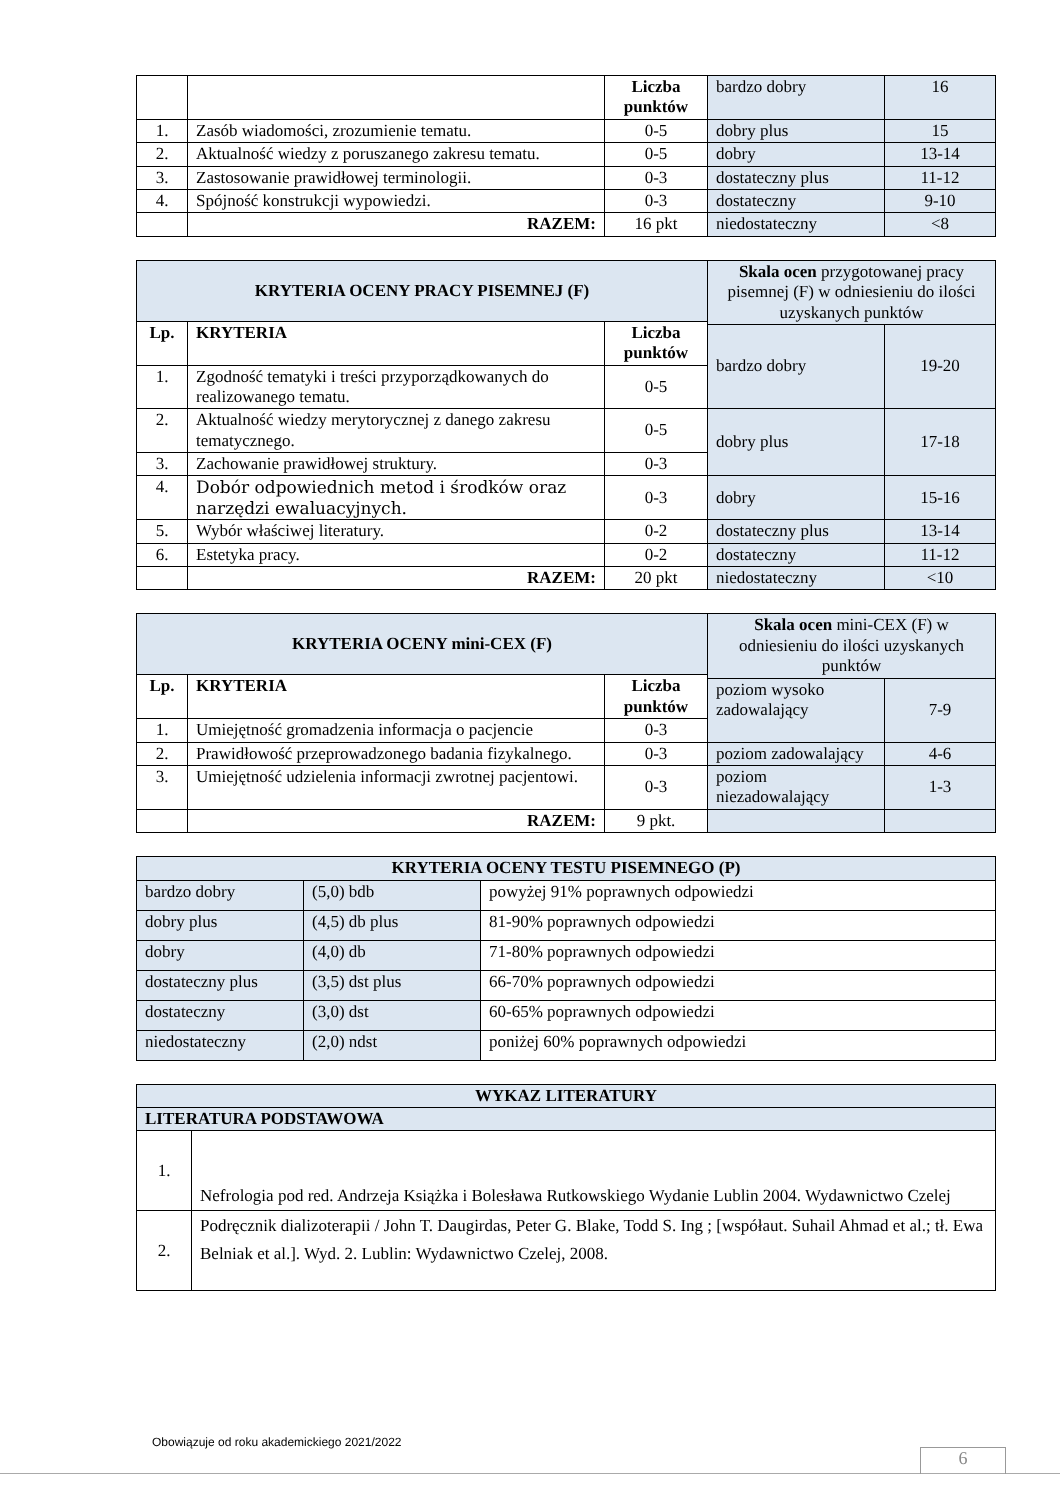| | | Liczba punktów | bardzo dobry | 16 |
| 1. | Zasób wiadomości, zrozumienie tematu. | 0-5 | dobry plus | 15 |
| 2. | Aktualność wiedzy z poruszanego zakresu tematu. | 0-5 | dobry | 13-14 |
| 3. | Zastosowanie prawidłowej terminologii. | 0-3 | dostateczny plus | 11-12 |
| 4. | Spójność konstrukcji wypowiedzi. | 0-3 | dostateczny | 9-10 |
| | RAZEM: | 16 pkt | niedostateczny | <8 |
| KRYTERIA OCENY PRACY PISEMNEJ (F) | | | Skala ocen przygotowanej pracy pisemnej (F) w odniesieniu do ilości uzyskanych punktów | |
| Lp. | KRYTERIA | Liczba punktów | | |
| | | | bardzo dobry | 19-20 |
| 1. | Zgodność tematyki i treści przyporządkowanych do realizowanego tematu. | 0-5 | | |
| 2. | Aktualność wiedzy merytorycznej z danego zakresu tematycznego. | 0-5 | dobry plus | 17-18 |
| 3. | Zachowanie prawidłowej struktury. | 0-3 | | |
| 4. | Dobór odpowiednich metod i środków oraz narzędzi ewaluacyjnych. | 0-3 | dobry | 15-16 |
| 5. | Wybór właściwej literatury. | 0-2 | dostateczny plus | 13-14 |
| 6. | Estetyka pracy. | 0-2 | dostateczny | 11-12 |
| | RAZEM: | 20 pkt | niedostateczny | <10 |
| KRYTERIA OCENY mini-CEX (F) | | | Skala ocen mini-CEX (F) w odniesieniu do ilości uzyskanych punktów | |
| Lp. | KRYTERIA | Liczba punktów | | |
| | | | poziom wysoko zadowalający | 7-9 |
| 1. | Umiejętność gromadzenia informacja o pacjencie | 0-3 | | |
| 2. | Prawidłowość przeprowadzonego badania fizykalnego. | 0-3 | poziom zadowalający | 4-6 |
| 3. | Umiejętność udzielenia informacji zwrotnej pacjentowi. | 0-3 | poziom niezadowalający | 1-3 |
| | RAZEM: | 9 pkt. | | |
| KRYTERIA OCENY TESTU PISEMNEGO (P) | | |
| --- | --- | --- |
| bardzo dobry | (5,0) bdb | powyżej 91% poprawnych odpowiedzi |
| dobry plus | (4,5) db plus | 81-90% poprawnych odpowiedzi |
| dobry | (4,0) db | 71-80% poprawnych odpowiedzi |
| dostateczny plus | (3,5) dst plus | 66-70% poprawnych odpowiedzi |
| dostateczny | (3,0) dst | 60-65% poprawnych odpowiedzi |
| niedostateczny | (2,0) ndst | poniżej 60% poprawnych odpowiedzi |
| WYKAZ LITERATURY | |
| --- | --- |
| LITERATURA PODSTAWOWA | |
| 1. | Nefrologia pod red. Andrzeja Książka i Bolesława Rutkowskiego Wydanie Lublin 2004. Wydawnictwo Czelej |
| 2. | Podręcznik dializoterapii / John T. Daugirdas, Peter G. Blake, Todd S. Ing ; [współaut. Suhail Ahmad et al.; tł. Ewa Belniak et al.]. Wyd. 2. Lublin: Wydawnictwo Czelej, 2008. |
Obowiązuje od roku akademickiego 2021/2022
6